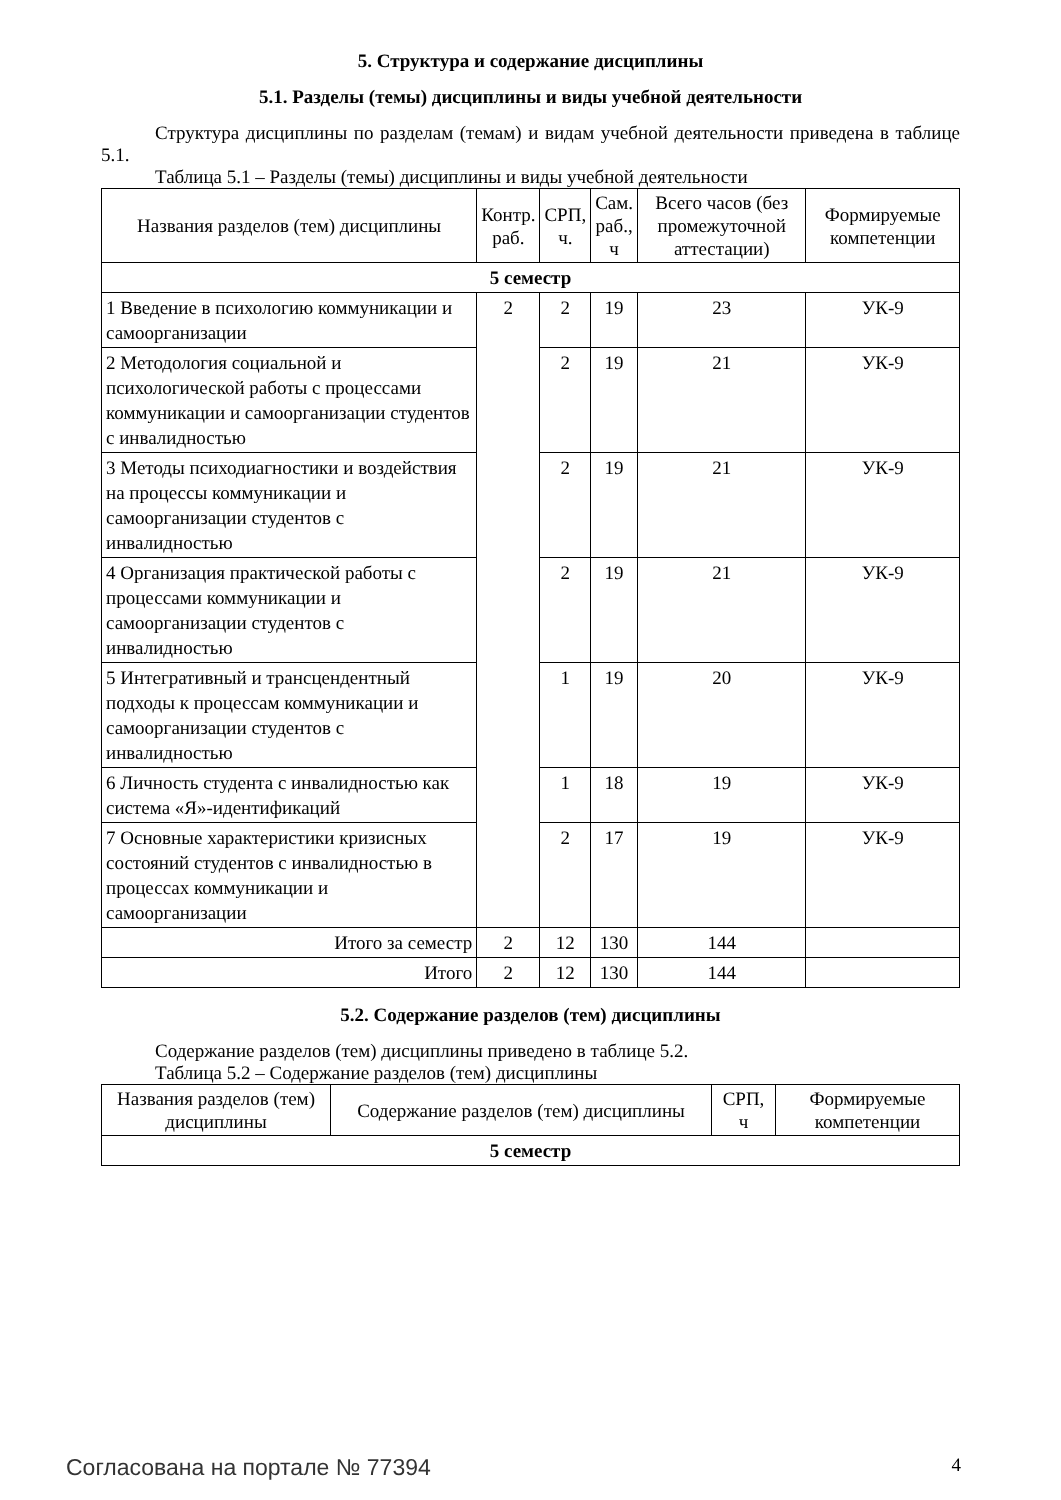5. Структура и содержание дисциплины
5.1. Разделы (темы) дисциплины и виды учебной деятельности
Структура дисциплины по разделам (темам) и видам учебной деятельности приведена в таблице 5.1.
Таблица 5.1 – Разделы (темы) дисциплины и виды учебной деятельности
| Названия разделов (тем) дисциплины | Контр. раб. | СРП, ч. | Сам. раб., ч | Всего часов (без промежуточной аттестации) | Формируемые компетенции |
| --- | --- | --- | --- | --- | --- |
| 5 семестр | | | | | |
| 1 Введение в психологию коммуникации и самоорганизации | 2 | 2 | 19 | 23 | УК-9 |
| 2 Методология социальной и психологической работы с процессами коммуникации и самоорганизации студентов с инвалидностью | | 2 | 19 | 21 | УК-9 |
| 3 Методы психодиагностики и воздействия на процессы коммуникации и самоорганизации студентов с инвалидностью | | 2 | 19 | 21 | УК-9 |
| 4 Организация практической работы с процессами коммуникации и самоорганизации студентов с инвалидностью | | 2 | 19 | 21 | УК-9 |
| 5 Интегративный и трансцендентный подходы к процессам коммуникации и самоорганизации студентов с инвалидностью | | 1 | 19 | 20 | УК-9 |
| 6 Личность студента с инвалидностью как система «Я»-идентификаций | | 1 | 18 | 19 | УК-9 |
| 7 Основные характеристики кризисных состояний студентов с инвалидностью в процессах коммуникации и самоорганизации | | 2 | 17 | 19 | УК-9 |
| Итого за семестр | 2 | 12 | 130 | 144 | |
| Итого | 2 | 12 | 130 | 144 | |
5.2. Содержание разделов (тем) дисциплины
Содержание разделов (тем) дисциплины приведено в таблице 5.2.
Таблица 5.2 – Содержание разделов (тем) дисциплины
| Названия разделов (тем) дисциплины | Содержание разделов (тем) дисциплины | СРП, ч | Формируемые компетенции |
| --- | --- | --- | --- |
| 5 семестр | | | |
Согласована на портале № 77394 4